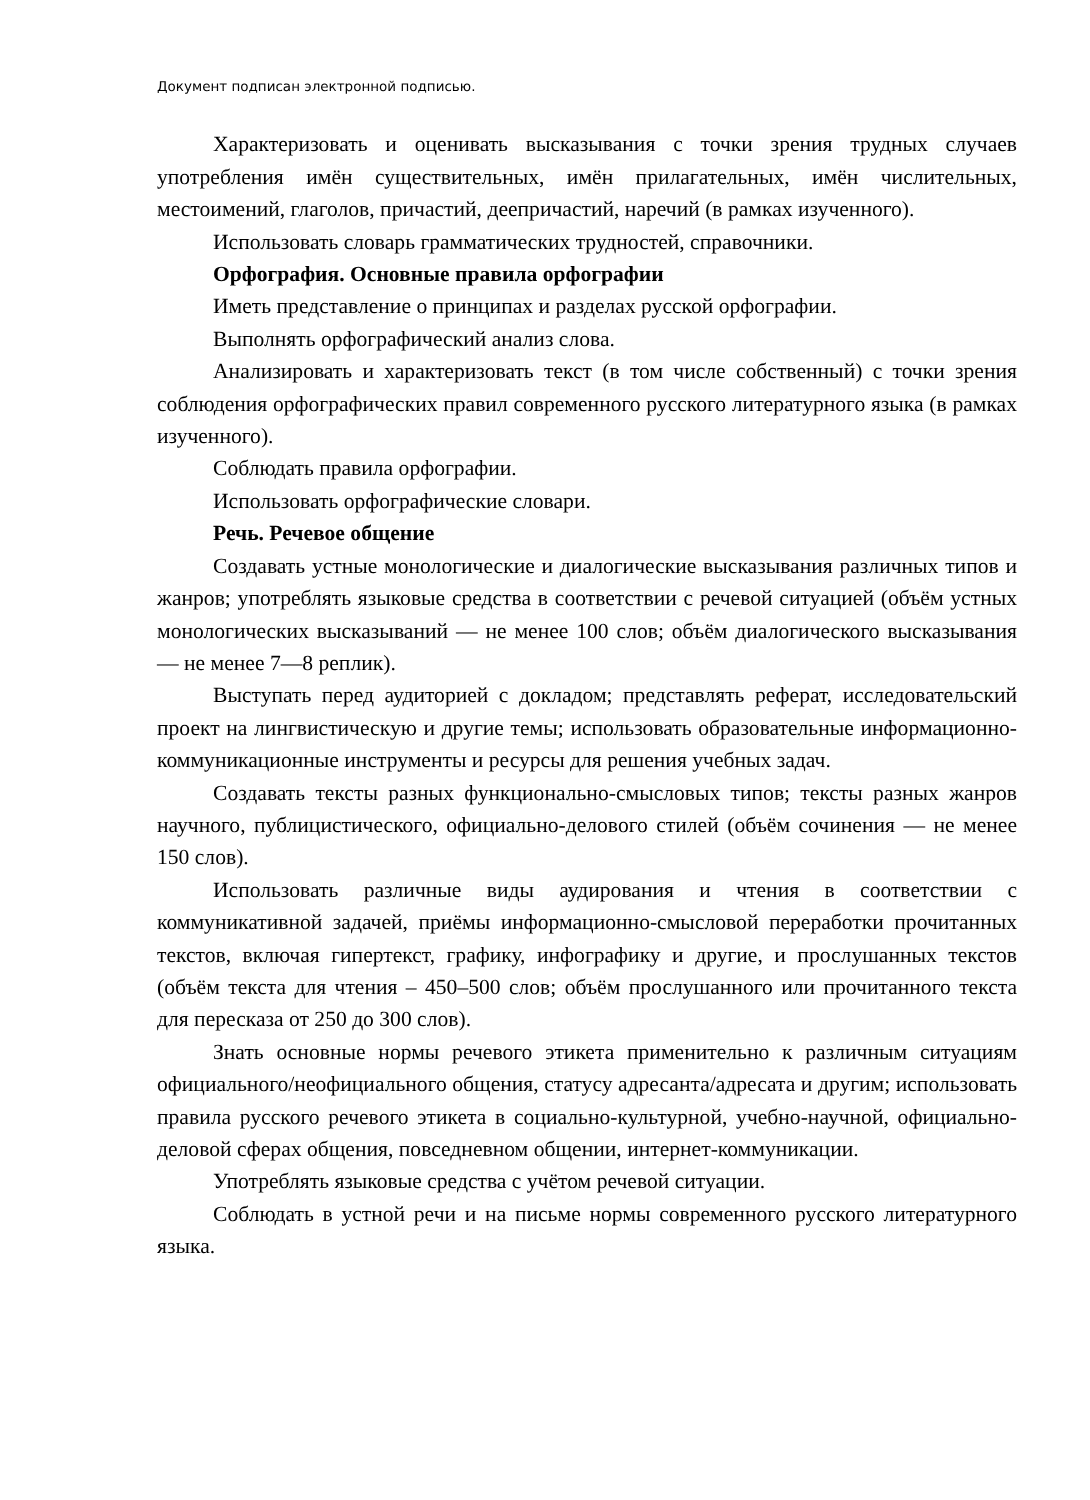Документ подписан электронной подписью.
Характеризовать и оценивать высказывания с точки зрения трудных случаев употребления имён существительных, имён прилагательных, имён числительных, местоимений, глаголов, причастий, деепричастий, наречий (в рамках изученного).
Использовать словарь грамматических трудностей, справочники.
Орфография. Основные правила орфографии
Иметь представление о принципах и разделах русской орфографии.
Выполнять орфографический анализ слова.
Анализировать и характеризовать текст (в том числе собственный) с точки зрения соблюдения орфографических правил современного русского литературного языка (в рамках изученного).
Соблюдать правила орфографии.
Использовать орфографические словари.
Речь. Речевое общение
Создавать устные монологические и диалогические высказывания различных типов и жанров; употреблять языковые средства в соответствии с речевой ситуацией (объём устных монологических высказываний — не менее 100 слов; объём диалогического высказывания — не менее 7—8 реплик).
Выступать перед аудиторией с докладом; представлять реферат, исследовательский проект на лингвистическую и другие темы; использовать образовательные информационно-коммуникационные инструменты и ресурсы для решения учебных задач.
Создавать тексты разных функционально-смысловых типов; тексты разных жанров научного, публицистического, официально-делового стилей (объём сочинения — не менее 150 слов).
Использовать различные виды аудирования и чтения в соответствии с коммуникативной задачей, приёмы информационно-смысловой переработки прочитанных текстов, включая гипертекст, графику, инфографику и другие, и прослушанных текстов (объём текста для чтения – 450–500 слов; объём прослушанного или прочитанного текста для пересказа от 250 до 300 слов).
Знать основные нормы речевого этикета применительно к различным ситуациям официального/неофициального общения, статусу адресанта/адресата и другим; использовать правила русского речевого этикета в социально-культурной, учебно-научной, официально-деловой сферах общения, повседневном общении, интернет-коммуникации.
Употреблять языковые средства с учётом речевой ситуации.
Соблюдать в устной речи и на письме нормы современного русского литературного языка.